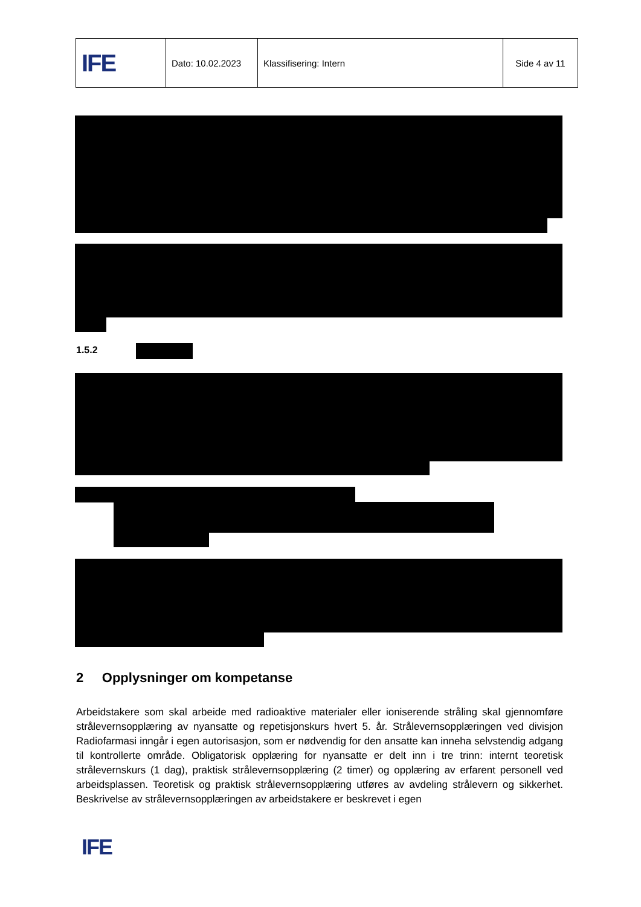| IFE | Dato: 10.02.2023 | Klassifisering: Intern | Side 4 av 11 |
1.5.2
2 Opplysninger om kompetanse
Arbeidstakere som skal arbeide med radioaktive materialer eller ioniserende stråling skal gjennomføre strålevernsopplæring av nyansatte og repetisjonskurs hvert 5. år. Strålevernsopplæringen ved divisjon Radiofarmasi inngår i egen autorisasjon, som er nødvendig for den ansatte kan inneha selvstendig adgang til kontrollerte område. Obligatorisk opplæring for nyansatte er delt inn i tre trinn: internt teoretisk strålevernskurs (1 dag), praktisk strålevernsopplæring (2 timer) og opplæring av erfarent personell ved arbeidsplassen. Teoretisk og praktisk strålevernsopplæring utføres av avdeling strålevern og sikkerhet. Beskrivelse av strålevernsopplæringen av arbeidstakere er beskrevet i egen
IFE